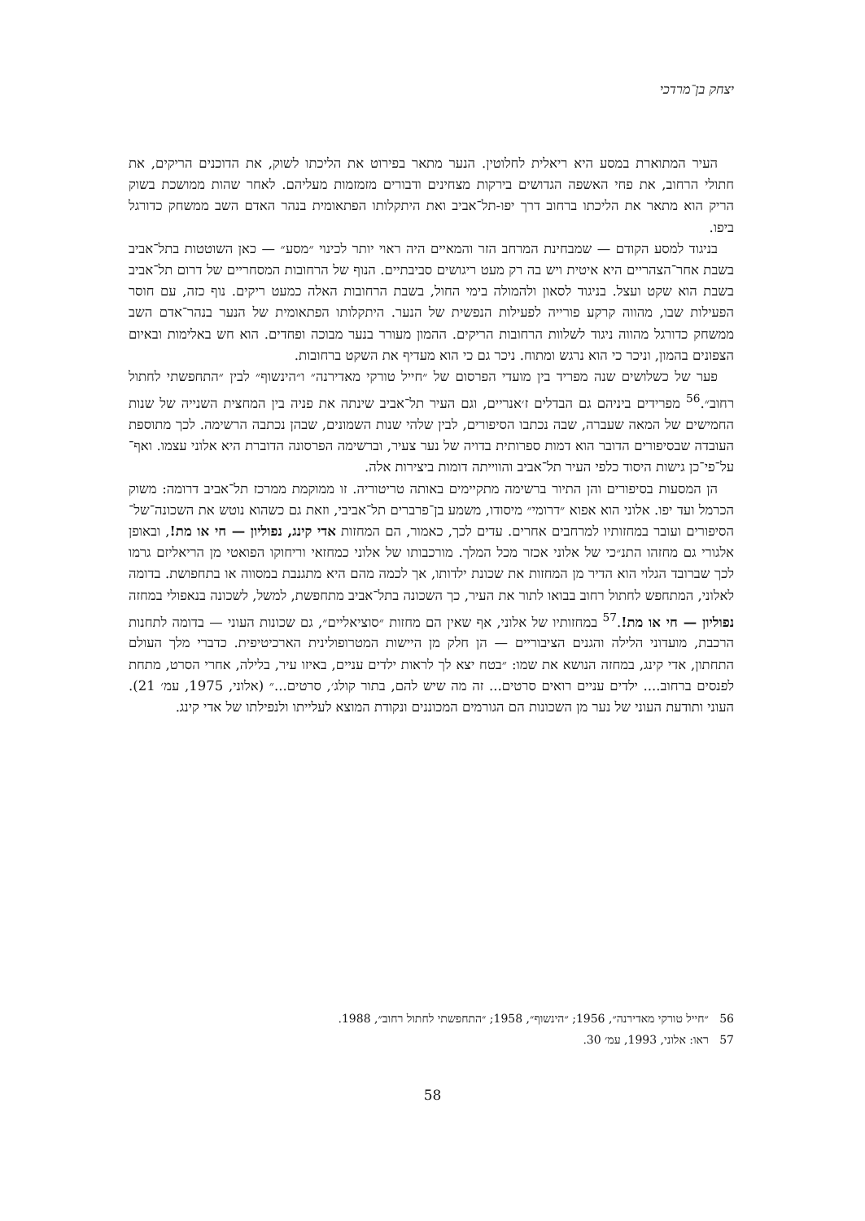יצחק בן־מרדכי
העיר המתוארת במסע היא ריאלית לחלוטין. הנער מתאר בפירוט את הליכתו לשוק, את הדוכנים הריקים, את חתולי הרחוב, את פחי האשפה הגדושים בירקות מצחינים ודבורים מזמזמות מעליהם. לאחר שהות ממושכת בשוק הריק הוא מתאר את הליכתו ברחוב דרך יפו-תל־אביב ואת היתקלותו הפתאומית בנהר האדם השב ממשחק כדורגל ביפו.
בניגוד למסע הקודם — שמבחינת המרחב הזר והמאיים היה ראוי יותר לכינוי ״מסע״ — כאן השוטטות בתל־אביב בשבת אחר־הצהריים היא איטית ויש בה רק מעט ריגושים סביבתיים. הנוף של הרחובות המסחריים של דרום תל־אביב בשבת הוא שקט ועצל. בניגוד לסאון ולהמולה בימי החול, בשבת הרחובות האלה כמעט ריקים. נוף כזה, עם חוסר הפעילות שבו, מהווה קרקע פורייה לפעילות הנפשית של הנער. היתקלותו הפתאומית של הנער בנהר־אדם השב ממשחק כדורגל מהווה ניגוד לשלוות הרחובות הריקים. ההמון מעורר בנער מבוכה ופחדים. הוא חש באלימות ובאיום הצפונים בהמון, וניכר כי הוא נרגש ומתוח. ניכר גם כי הוא מעדיף את השקט ברחובות.
פער של כשלושים שנה מפריד בין מועדי הפרסום של ״חייל טורקי מאדירנה״ ו״הינשוף״ לבין ״התחפשתי לחתול רחוב״.<sup>56</sup> מפרידים ביניהם גם הבדלים ז׳אנריים, וגם העיר תל־אביב שינתה את פניה בין המחצית השנייה של שנות החמישים של המאה שעברה, שבה נכתבו הסיפורים, לבין שלהי שנות השמונים, שבהן נכתבה הרשימה. לכך מתוספת העובדה שבסיפורים הדובר הוא דמות ספרותית בדויה של נער צעיר, וברשימה הפרסונה הדוברת היא אלוני עצמו. ואף־על־פי־כן גישות היסוד כלפי העיר תל־אביב והווייתה דומות ביצירות אלה.
הן המסעות בסיפורים והן התיור ברשימה מתקיימים באותה טריטוריה. זו ממוקמת ממרכז תל־אביב דרומה: משוק הכרמל ועד יפו. אלוני הוא אפוא ״דרומי״ מיסודו, משמע בן־פרברים תל־אביבי, וזאת גם כשהוא נוטש את השכונה־של־הסיפורים ועובר במחזותיו למרחבים אחרים. עדים לכך, כאמור, הם המחזות אדי קינג, נפוליון — חי או מת!, ובאופן אלגורי גם מחזהו התנ״כי של אלוני אכזר מכל המלך. מורכבותו של אלוני כמחזאי וריחוקו הפואטי מן הריאליזם גרמו לכך שברובד הגלוי הוא הדיר מן המחזות את שכונת ילדותו, אך לכמה מהם היא מתגנבת במסווה או בתחפושת. בדומה לאלוני, המתחפש לחתול רחוב בבואו לתור את העיר, כך השכונה בתל־אביב מתחפשת, למשל, לשכונה בנאפולי במחזה נפוליון — חי או מת!.<sup>57</sup> במחזותיו של אלוני, אף שאין הם מחזות ״סוציאליים״, גם שכונות העוני — בדומה לתחנות הרכבת, מועדוני הלילה והגנים הציבוריים — הן חלק מן היישות המטרופולינית הארכיטיפית. כדברי מלך העולם התחתון, אדי קינג, במחזה הנושא את שמו: ״בטח יצא לך לראות ילדים עניים, באיזו עיר, בלילה, אחרי הסרט, מתחת לפנסים ברחוב.... ילדים עניים רואים סרטים... זה מה שיש להם, בתור קולג׳, סרטים...״ (אלוני, 1975, עמ׳ 21). העוני ותודעת העוני של נער מן השכונות הם הגורמים המכוננים ונקודת המוצא לעלייתו ולנפילתו של אדי קינג.
56 ״חייל טורקי מאדירנה״, 1956; ״הינשוף״, 1958; ״התחפשתי לחתול רחוב״, 1988.
57 ראו: אלוני, 1993, עמ׳ 30.
58